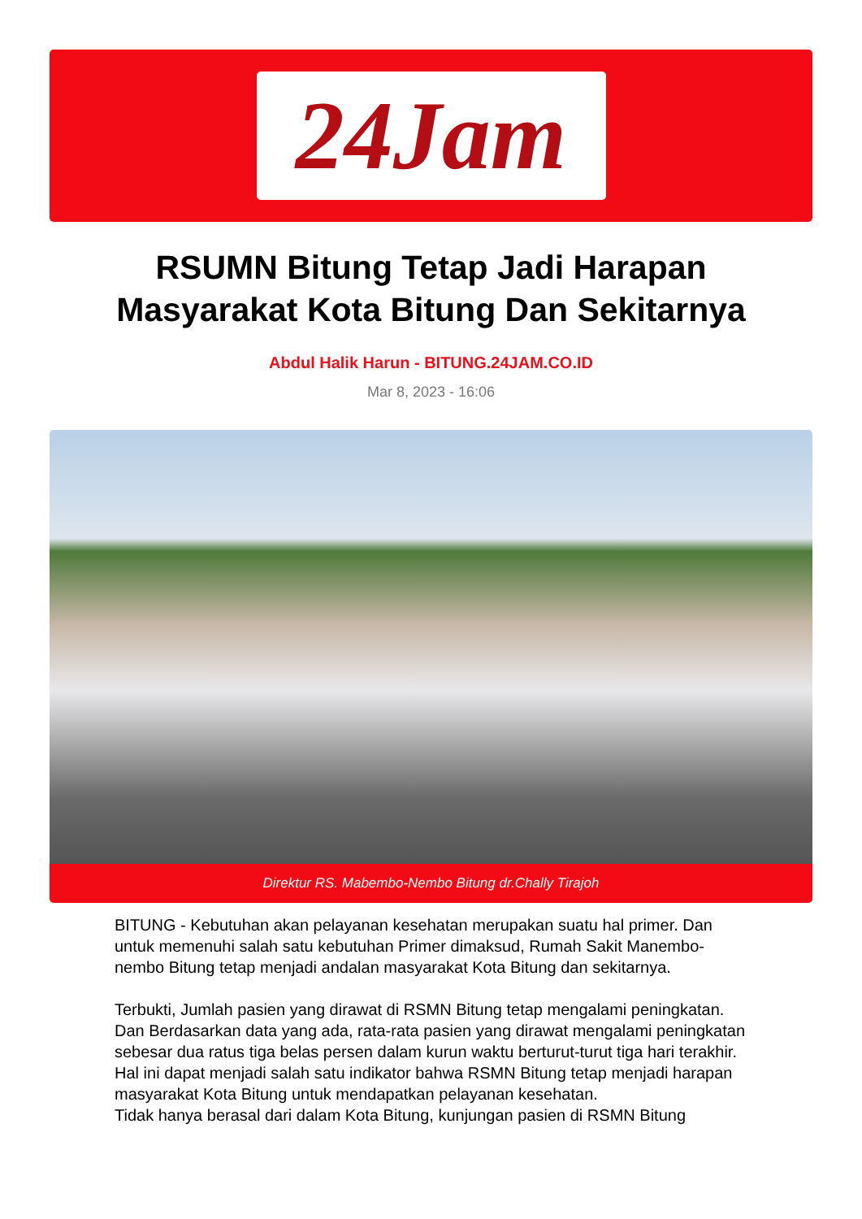24Jam
RSUMN Bitung Tetap Jadi Harapan
Masyarakat Kota Bitung Dan Sekitarnya
Abdul Halik Harun - BITUNG.24JAM.CO.ID
Mar 8, 2023 - 16:06
Direktur RS. Mabembo-Nembo Bitung dr.Chally Tirajoh
BITUNG - Kebutuhan akan pelayanan kesehatan merupakan suatu hal primer. Dan untuk memenuhi salah satu kebutuhan Primer dimaksud, Rumah Sakit Manembo-nembo Bitung tetap menjadi andalan masyarakat Kota Bitung dan sekitarnya.
Terbukti, Jumlah pasien yang dirawat di RSMN Bitung tetap mengalami peningkatan. Dan Berdasarkan data yang ada, rata-rata pasien yang dirawat mengalami peningkatan sebesar dua ratus tiga belas persen dalam kurun waktu berturut-turut tiga hari terakhir.
Hal ini dapat menjadi salah satu indikator bahwa RSMN Bitung tetap menjadi harapan masyarakat Kota Bitung untuk mendapatkan pelayanan kesehatan.
Tidak hanya berasal dari dalam Kota Bitung, kunjungan pasien di RSMN Bitung